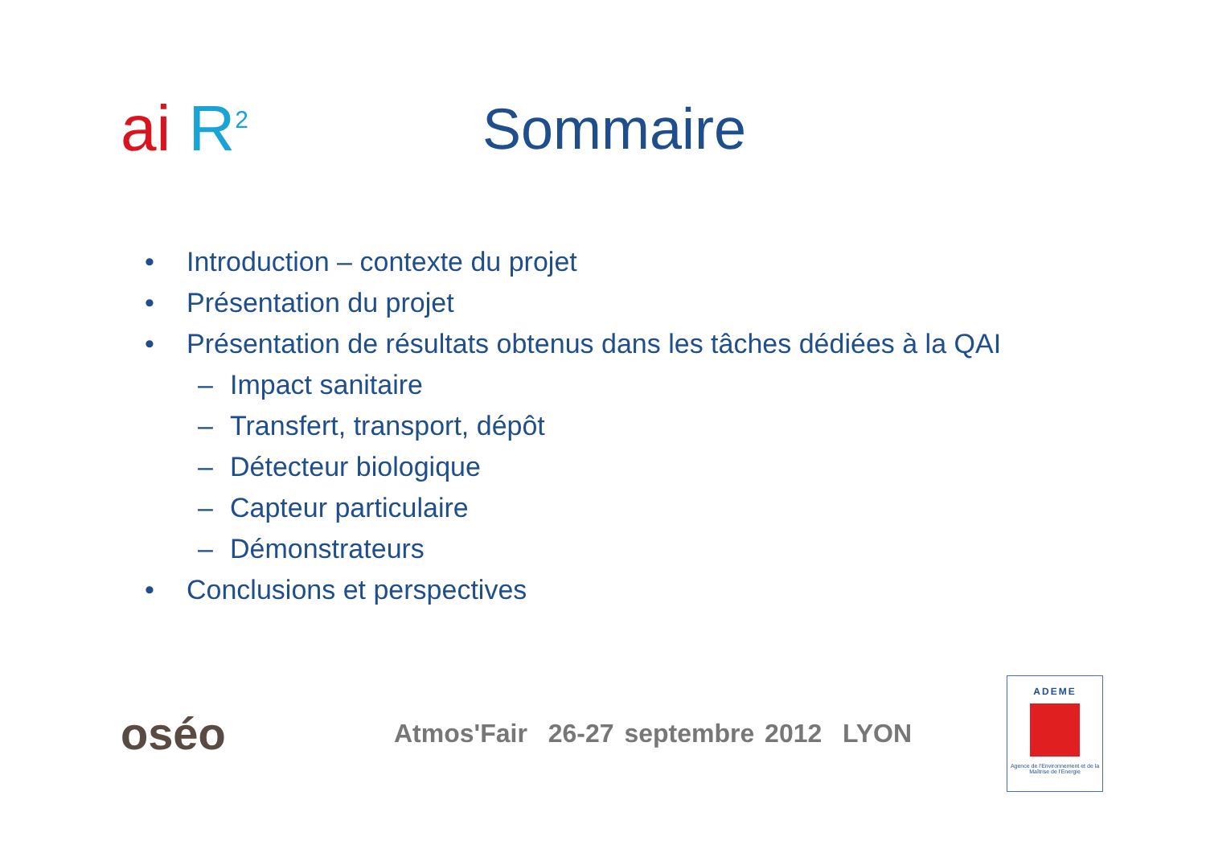ai R<sup>2</sup>
Sommaire
• Introduction – contexte du projet
• Présentation du projet
• Présentation de résultats obtenus dans les tâches dédiées à la QAI
– Impact sanitaire
– Transfert, transport, dépôt
– Détecteur biologique
– Capteur particulaire
– Démonstrateurs
• Conclusions et perspectives
oséo
Atmos'Fair 26-27 septembre 2012 LYON
ADEME
Agence de l'Environnement et de la Maîtrise de l'Energie